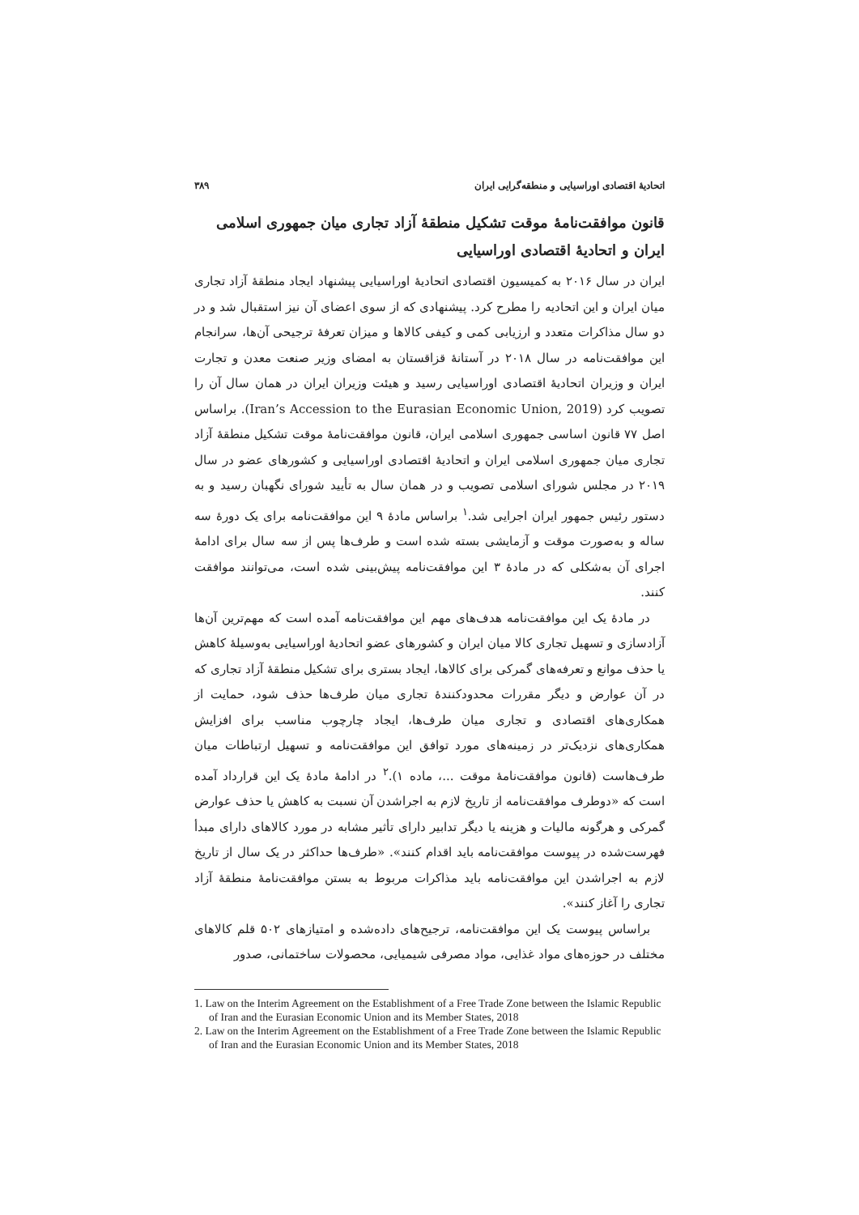اتحادیهٔ اقتصادی اوراسیایی و منطقه‌گرایی ایران ۳۸۹
قانون موافقت‌نامهٔ موقت تشکیل منطقهٔ آزاد تجاری میان جمهوری اسلامی ایران و اتحادیهٔ اقتصادی اوراسیایی
ایران در سال ۲۰۱۶ به کمیسیون اقتصادی اتحادیهٔ اوراسیایی پیشنهاد ایجاد منطقهٔ آزاد تجاری میان ایران و این اتحادیه را مطرح کرد. پیشنهادی که از سوی اعضای آن نیز استقبال شد و در دو سال مذاکرات متعدد و ارزیابی کمی و کیفی کالاها و میزان تعرفهٔ ترجیحی آن‌ها، سرانجام این موافقت‌نامه در سال ۲۰۱۸ در آستانهٔ قزاقستان به امضای وزیر صنعت معدن و تجارت ایران و وزیران اتحادیهٔ اقتصادی اوراسیایی رسید و هیئت وزیران ایران در همان سال آن را تصویب کرد (Iran’s Accession to the Eurasian Economic Union, 2019). براساس اصل ۷۷ قانون اساسی جمهوری اسلامی ایران، قانون موافقت‌نامهٔ موقت تشکیل منطقهٔ آزاد تجاری میان جمهوری اسلامی ایران و اتحادیهٔ اقتصادی اوراسیایی و کشورهای عضو در سال ۲۰۱۹ در مجلس شورای اسلامی تصویب و در همان سال به تأیید شورای نگهبان رسید و به دستور رئیس جمهور ایران اجرایی شد.<sup>۱</sup> براساس مادهٔ ۹ این موافقت‌نامه برای یک دورهٔ سه ساله و به‌صورت موقت و آزمایشی بسته شده است و طرف‌ها پس از سه سال برای ادامهٔ اجرای آن به‌شکلی که در مادهٔ ۳ این موافقت‌نامه پیش‌بینی شده است، می‌توانند موافقت کنند.
در مادهٔ یک این موافقت‌نامه هدف‌های مهم این موافقت‌نامه آمده است که مهم‌ترین آن‌ها آزادسازی و تسهیل تجاری کالا میان ایران و کشورهای عضو اتحادیهٔ اوراسیایی به‌وسیلهٔ کاهش یا حذف موانع و تعرفه‌های گمرکی برای کالاها، ایجاد بستری برای تشکیل منطقهٔ آزاد تجاری که در آن عوارض و دیگر مقررات محدودکنندهٔ تجاری میان طرف‌ها حذف شود، حمایت از همکاری‌های اقتصادی و تجاری میان طرف‌ها، ایجاد چارچوب مناسب برای افزایش همکاری‌های نزدیک‌تر در زمینه‌های مورد توافق این موافقت‌نامه و تسهیل ارتباطات میان طرف‌هاست (قانون موافقت‌نامهٔ موقت ...، ماده ۱).<sup>۲</sup> در ادامهٔ مادهٔ یک این قرارداد آمده است که «دوطرف موافقت‌نامه از تاریخ لازم به اجراشدن آن نسبت به کاهش یا حذف عوارض گمرکی و هرگونه مالیات و هزینه یا دیگر تدابیر دارای تأثیر مشابه در مورد کالاهای دارای مبدأ فهرست‌شده در پیوست موافقت‌نامه باید اقدام کنند». «طرف‌ها حداکثر در یک سال از تاریخ لازم به اجراشدن این موافقت‌نامه باید مذاکرات مربوط به بستن موافقت‌نامهٔ منطقهٔ آزاد تجاری را آغاز کنند».
براساس پیوست یک این موافقت‌نامه، ترجیح‌های داده‌شده و امتیازهای ۵۰۲ قلم کالاهای مختلف در حوزه‌های مواد غذایی، مواد مصرفی شیمیایی، محصولات ساختمانی، صدور
1. Law on the Interim Agreement on the Establishment of a Free Trade Zone between the Islamic Republic of Iran and the Eurasian Economic Union and its Member States, 2018
2. Law on the Interim Agreement on the Establishment of a Free Trade Zone between the Islamic Republic of Iran and the Eurasian Economic Union and its Member States, 2018